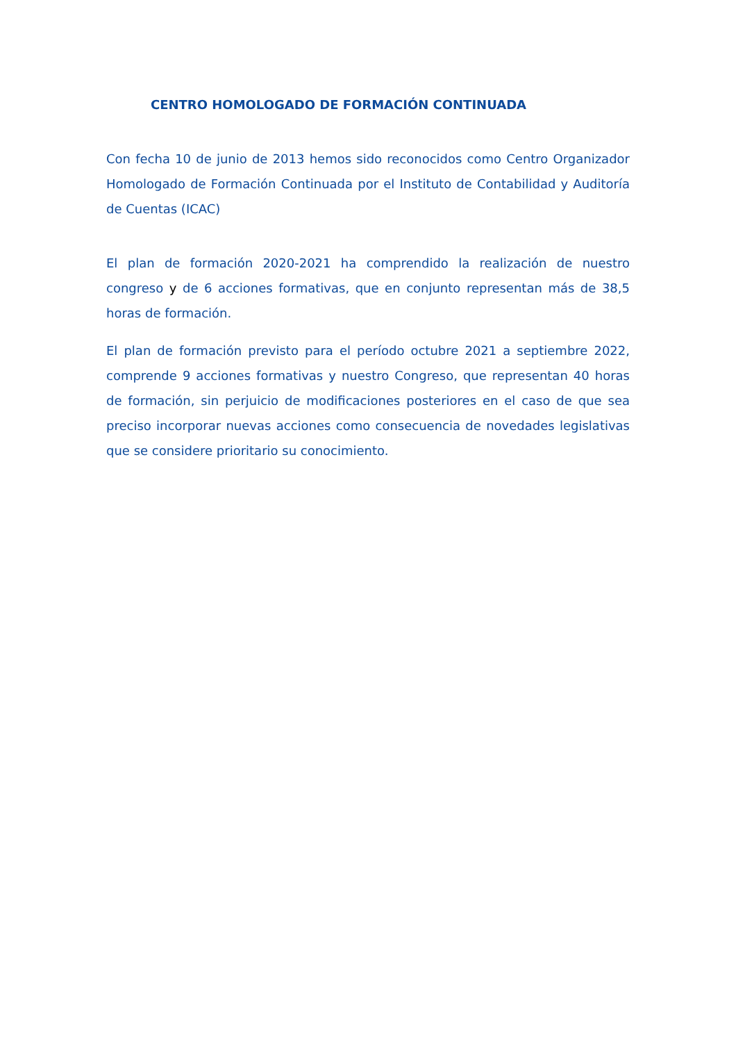CENTRO HOMOLOGADO DE FORMACIÓN CONTINUADA
Con fecha 10 de junio de 2013 hemos sido reconocidos como Centro Organizador Homologado de Formación Continuada por el Instituto de Contabilidad y Auditoría de Cuentas (ICAC)
El plan de formación 2020-2021 ha comprendido la realización de nuestro congreso y de 6 acciones formativas, que en conjunto representan más de 38,5 horas de formación.
El plan de formación previsto para el período octubre 2021 a septiembre 2022, comprende 9 acciones formativas y nuestro Congreso, que representan 40 horas de formación, sin perjuicio de modificaciones posteriores en el caso de que sea preciso incorporar nuevas acciones como consecuencia de novedades legislativas que se considere prioritario su conocimiento.